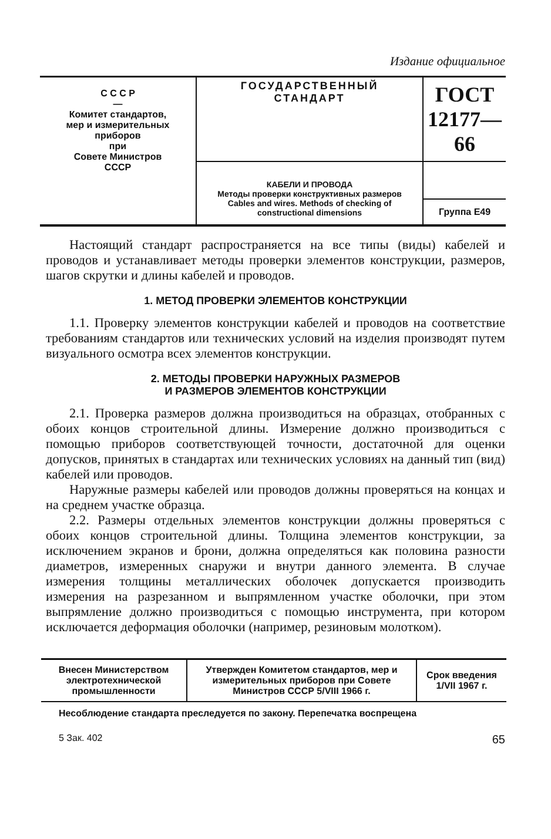Издание официальное
| С С С Р — Комитет стандартов, мер и измерительных приборов при Совете Министров СССР | ГОСУДАРСТВЕННЫЙ СТАНДАРТ | ГОСТ 12177—66 |
| | КАБЕЛИ И ПРОВОДА Методы проверки конструктивных размеров Cables and wires. Methods of checking of constructional dimensions | |
| | | Группа Е49 |
Настоящий стандарт распространяется на все типы (виды) кабелей и проводов и устанавливает методы проверки элементов конструкции, размеров, шагов скрутки и длины кабелей и проводов.
1. МЕТОД ПРОВЕРКИ ЭЛЕМЕНТОВ КОНСТРУКЦИИ
1.1. Проверку элементов конструкции кабелей и проводов на соответствие требованиям стандартов или технических условий на изделия производят путем визуального осмотра всех элементов конструкции.
2. МЕТОДЫ ПРОВЕРКИ НАРУЖНЫХ РАЗМЕРОВ
И РАЗМЕРОВ ЭЛЕМЕНТОВ КОНСТРУКЦИИ
2.1. Проверка размеров должна производиться на образцах, отобранных с обоих концов строительной длины. Измерение должно производиться с помощью приборов соответствующей точности, достаточной для оценки допусков, принятых в стандартах или технических условиях на данный тип (вид) кабелей или проводов.
Наружные размеры кабелей или проводов должны проверяться на концах и на среднем участке образца.
2.2. Размеры отдельных элементов конструкции должны проверяться с обоих концов строительной длины. Толщина элементов конструкции, за исключением экранов и брони, должна определяться как половина разности диаметров, измеренных снаружи и внутри данного элемента. В случае измерения толщины металлических оболочек допускается производить измерения на разрезанном и выпрямленном участке оболочки, при этом выпрямление должно производиться с помощью инструмента, при котором исключается деформация оболочки (например, резиновым молотком).
| Внесен Министерством электротехнической промышленности | Утвержден Комитетом стандартов, мер и измерительных приборов при Совете Министров СССР 5/VIII 1966 г. | Срок введения 1/VII 1967 г. |
Несоблюдение стандарта преследуется по закону. Перепечатка воспрещена
5 Зак. 402 65